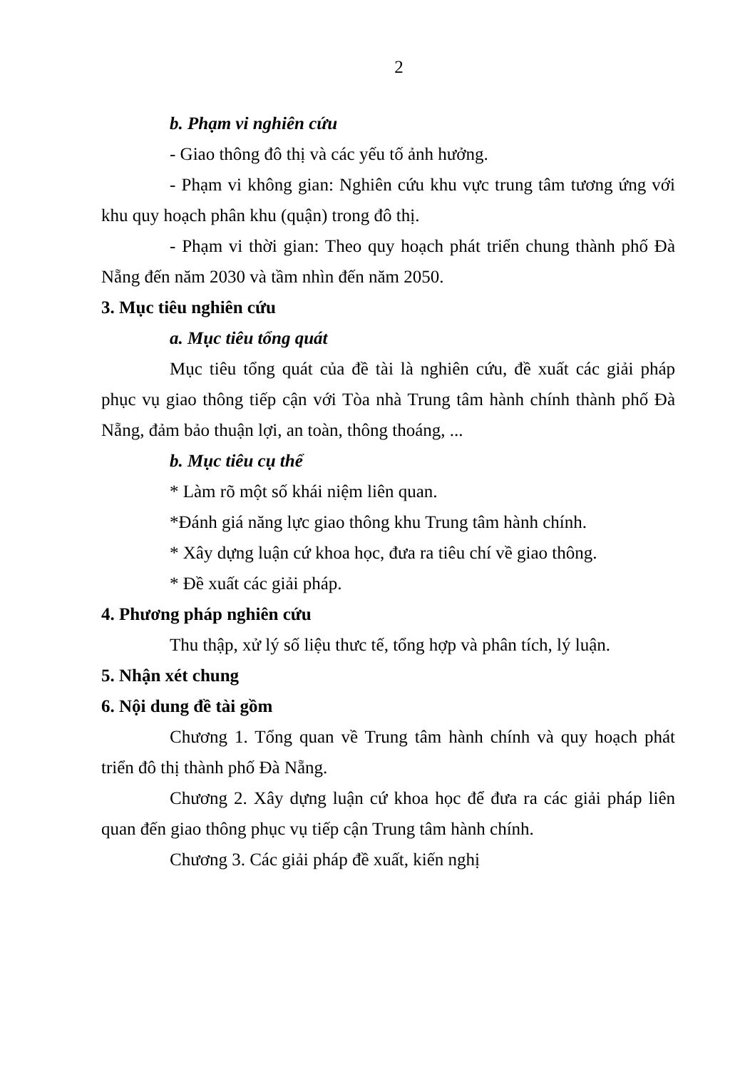2
b. Phạm vi nghiên cứu
- Giao thông đô thị và các yếu tố ảnh hưởng.
- Phạm vi không gian: Nghiên cứu khu vực trung tâm tương ứng với khu quy hoạch phân khu (quận) trong đô thị.
- Phạm vi thời gian: Theo quy hoạch phát triển chung thành phố Đà Nẵng đến năm 2030 và tầm nhìn đến năm 2050.
3. Mục tiêu nghiên cứu
a. Mục tiêu tổng quát
Mục tiêu tổng quát của đề tài là nghiên cứu, đề xuất các giải pháp phục vụ giao thông tiếp cận với Tòa nhà Trung tâm hành chính thành phố Đà Nẵng, đảm bảo thuận lợi, an toàn, thông thoáng, ...
b. Mục tiêu cụ thể
* Làm rõ một số khái niệm liên quan.
*Đánh giá năng lực giao thông khu Trung tâm hành chính.
* Xây dựng luận cứ khoa học, đưa ra tiêu chí về giao thông.
* Đề xuất các giải pháp.
4. Phương pháp nghiên cứu
Thu thập, xử lý số liệu thưc tế, tổng hợp và phân tích, lý luận.
5. Nhận xét chung
6. Nội dung đề tài gồm
Chương 1. Tổng quan về Trung tâm hành chính và quy hoạch phát triển đô thị thành phố Đà Nẵng.
Chương 2. Xây dựng luận cứ khoa học để đưa ra các giải pháp liên quan đến giao thông phục vụ tiếp cận Trung tâm hành chính.
Chương 3. Các giải pháp đề xuất, kiến nghị